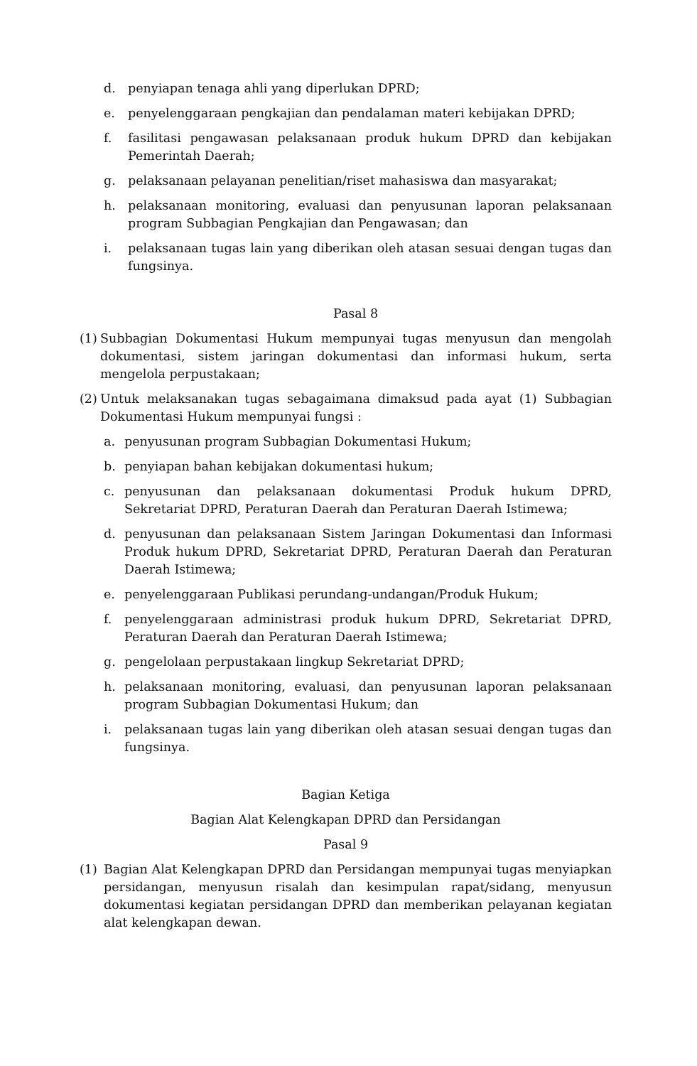d. penyiapan tenaga ahli yang diperlukan DPRD;
e. penyelenggaraan pengkajian dan pendalaman materi kebijakan DPRD;
f. fasilitasi pengawasan pelaksanaan produk hukum DPRD dan kebijakan Pemerintah Daerah;
g. pelaksanaan pelayanan penelitian/riset mahasiswa dan masyarakat;
h. pelaksanaan monitoring, evaluasi dan penyusunan laporan pelaksanaan program Subbagian Pengkajian dan Pengawasan; dan
i. pelaksanaan tugas lain yang diberikan oleh atasan sesuai dengan tugas dan fungsinya.
Pasal 8
(1) Subbagian Dokumentasi Hukum mempunyai tugas menyusun dan mengolah dokumentasi, sistem jaringan dokumentasi dan informasi hukum, serta mengelola perpustakaan;
(2) Untuk melaksanakan tugas sebagaimana dimaksud pada ayat (1) Subbagian Dokumentasi Hukum mempunyai fungsi :
a. penyusunan program Subbagian Dokumentasi Hukum;
b. penyiapan bahan kebijakan dokumentasi hukum;
c. penyusunan dan pelaksanaan dokumentasi Produk hukum DPRD, Sekretariat DPRD, Peraturan Daerah dan Peraturan Daerah Istimewa;
d. penyusunan dan pelaksanaan Sistem Jaringan Dokumentasi dan Informasi Produk hukum DPRD, Sekretariat DPRD, Peraturan Daerah dan Peraturan Daerah Istimewa;
e. penyelenggaraan Publikasi perundang-undangan/Produk Hukum;
f. penyelenggaraan administrasi produk hukum DPRD, Sekretariat DPRD, Peraturan Daerah dan Peraturan Daerah Istimewa;
g. pengelolaan perpustakaan lingkup Sekretariat DPRD;
h. pelaksanaan monitoring, evaluasi, dan penyusunan laporan pelaksanaan program Subbagian Dokumentasi Hukum; dan
i. pelaksanaan tugas lain yang diberikan oleh atasan sesuai dengan tugas dan fungsinya.
Bagian Ketiga
Bagian Alat Kelengkapan DPRD dan Persidangan
Pasal 9
(1) Bagian Alat Kelengkapan DPRD dan Persidangan mempunyai tugas menyiapkan persidangan, menyusun risalah dan kesimpulan rapat/sidang, menyusun dokumentasi kegiatan persidangan DPRD dan memberikan pelayanan kegiatan alat kelengkapan dewan.